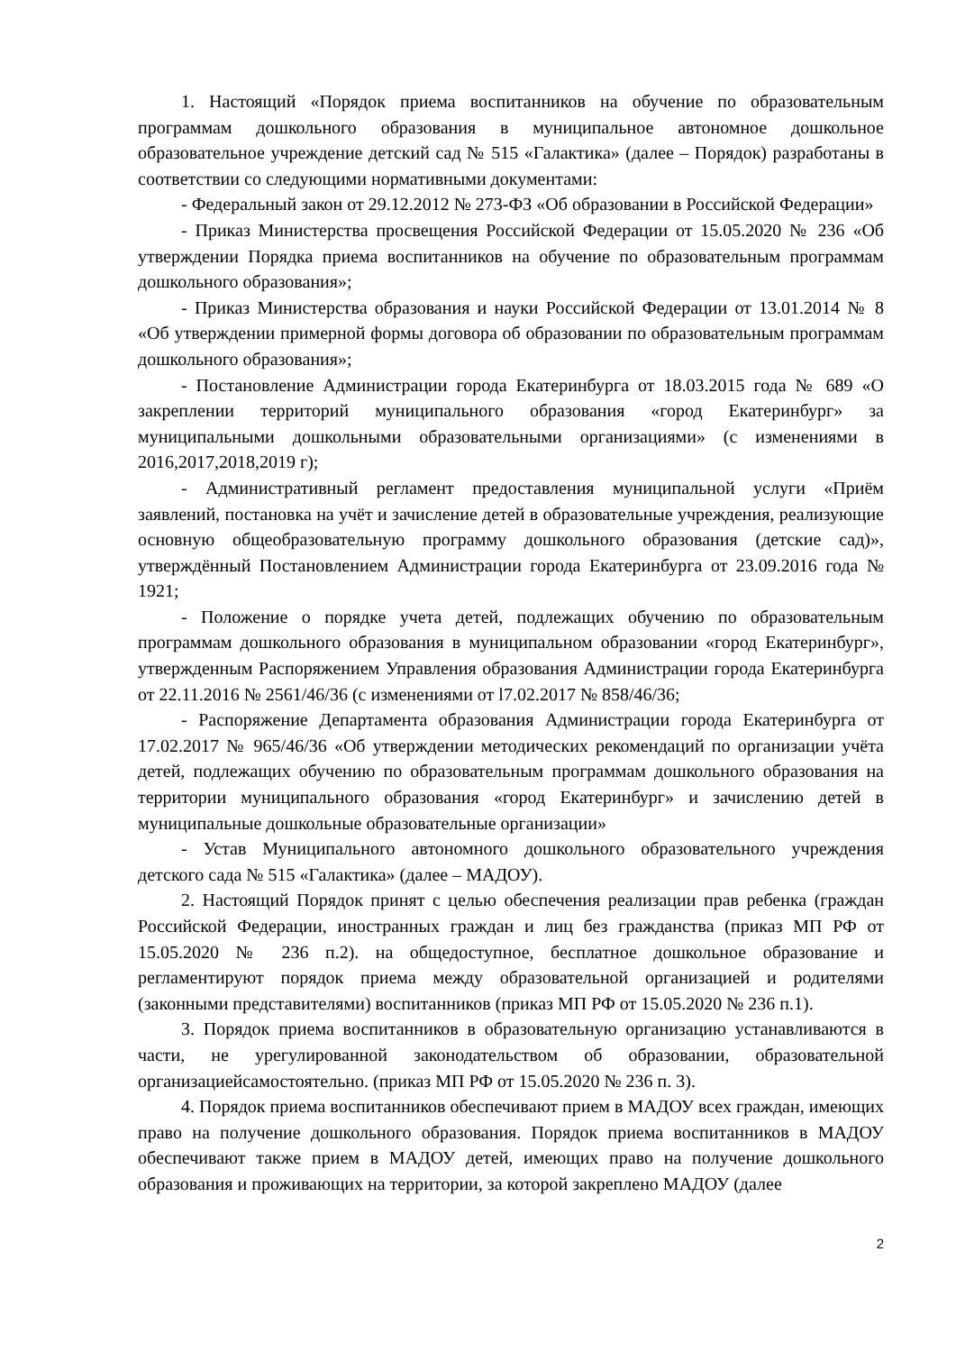1. Настоящий «Порядок приема воспитанников на обучение по образовательным программам дошкольного образования в муниципальное автономное дошкольное образовательное учреждение детский сад № 515 «Галактика» (далее – Порядок) разработаны в соответствии со следующими нормативными документами:
- Федеральный закон от 29.12.2012 № 273-ФЗ «Об образовании в Российской Федерации»
- Приказ Министерства просвещения Российской Федерации от 15.05.2020 № 236 «Об утверждении Порядка приема воспитанников на обучение по образовательным программам дошкольного образования»;
- Приказ Министерства образования и науки Российской Федерации от 13.01.2014 № 8 «Об утверждении примерной формы договора об образовании по образовательным программам дошкольного образования»;
- Постановление Администрации города Екатеринбурга от 18.03.2015 года № 689 «О закреплении территорий муниципального образования «город Екатеринбург» за муниципальными дошкольными образовательными организациями» (с изменениями в 2016,2017,2018,2019 г);
- Административный регламент предоставления муниципальной услуги «Приём заявлений, постановка на учёт и зачисление детей в образовательные учреждения, реализующие основную общеобразовательную программу дошкольного образования (детские сад)», утверждённый Постановлением Администрации города Екатеринбурга от 23.09.2016 года № 1921;
- Положение о порядке учета детей, подлежащих обучению по образовательным программам дошкольного образования в муниципальном образовании «город Екатеринбург», утвержденным Распоряжением Управления образования Администрации города Екатеринбурга от 22.11.2016 № 2561/46/36 (с изменениями от l7.02.2017 № 858/46/36;
- Распоряжение Департамента образования Администрации города Екатеринбурга от 17.02.2017 № 965/46/36 «Об утверждении методических рекомендаций по организации учёта детей, подлежащих обучению по образовательным программам дошкольного образования на территории муниципального образования «город Екатеринбург» и зачислению детей в муниципальные дошкольные образовательные организации»
- Устав Муниципального автономного дошкольного образовательного учреждения детского сада № 515 «Галактика» (далее – МАДОУ).
2. Настоящий Порядок принят с целью обеспечения реализации прав ребенка (граждан Российской Федерации, иностранных граждан и лиц без гражданства (приказ МП РФ от 15.05.2020 № 236 п.2). на общедоступное, бесплатное дошкольное образование и регламентируют порядок приема между образовательной организацией и родителями (законными представителями) воспитанников (приказ МП РФ от 15.05.2020 № 236 п.1).
3. Порядок приема воспитанников в образовательную организацию устанавливаются в части, не урегулированной законодательством об образовании, образовательной организациейсамостоятельно. (приказ МП РФ от 15.05.2020 № 236 п. 3).
4. Порядок приема воспитанников обеспечивают прием в МАДОУ всех граждан, имеющих право на получение дошкольного образования. Порядок приема воспитанников в МАДОУ обеспечивают также прием в МАДОУ детей, имеющих право на получение дошкольного образования и проживающих на территории, за которой закреплено МАДОУ (далее
2